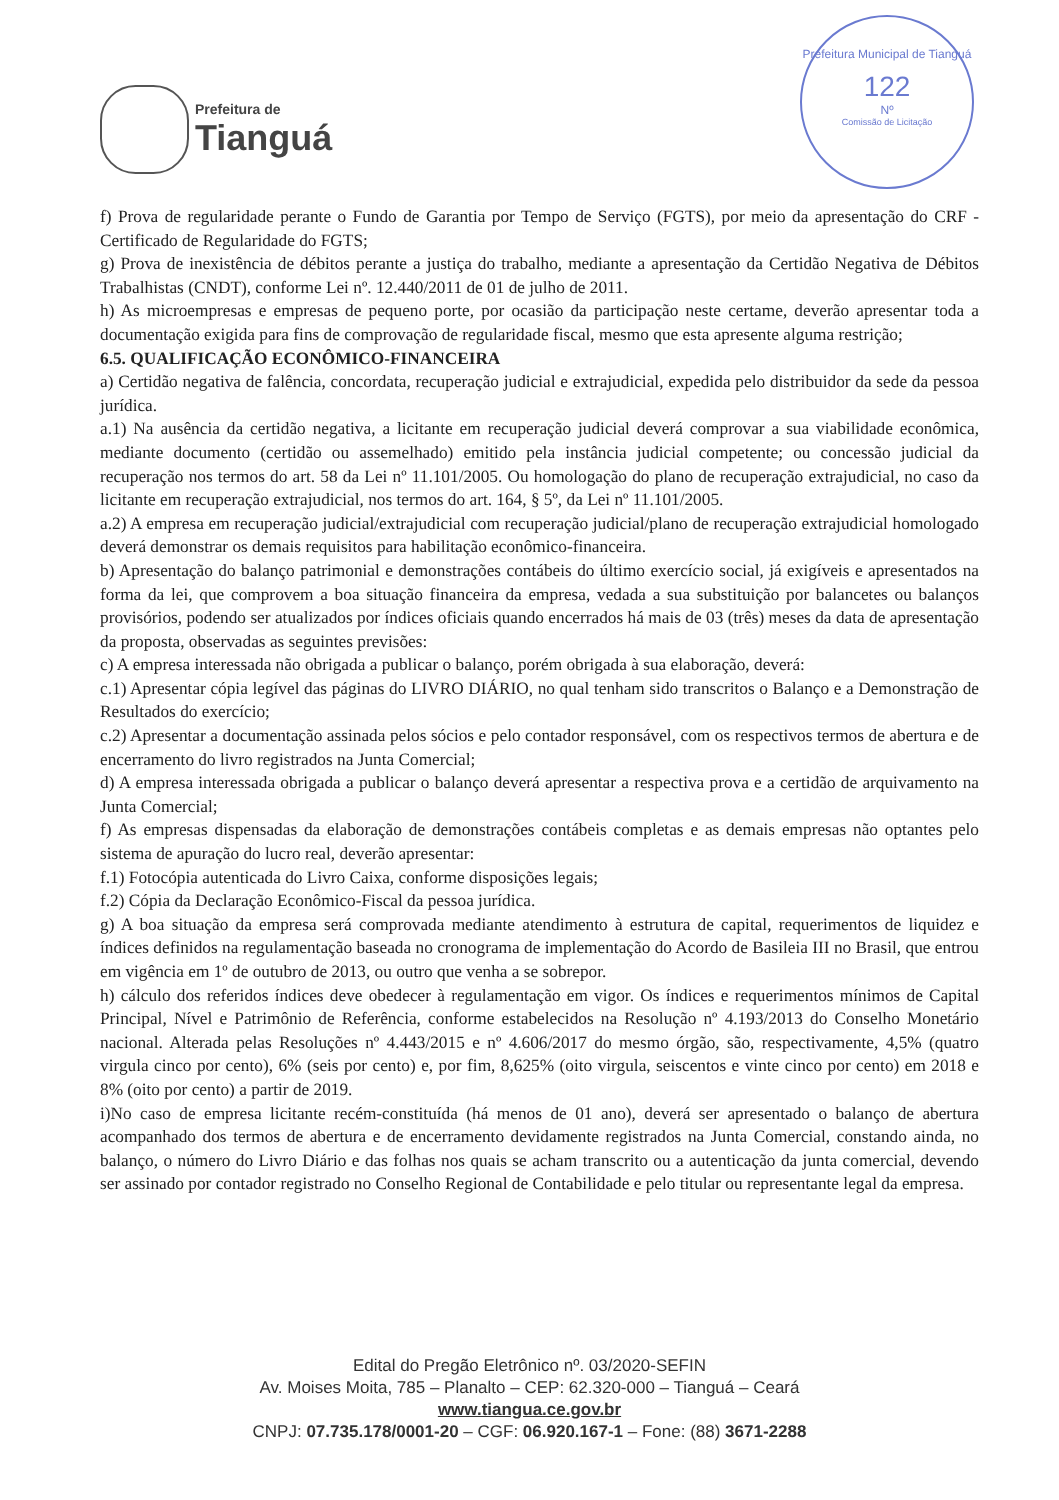Prefeitura de
Tianguá
Prefeitura Municipal de Tianguá
122
Nº
Comissão de Licitação
f) Prova de regularidade perante o Fundo de Garantia por Tempo de Serviço (FGTS), por meio da apresentação do CRF -Certificado de Regularidade do FGTS;
g) Prova de inexistência de débitos perante a justiça do trabalho, mediante a apresentação da Certidão Negativa de Débitos Trabalhistas (CNDT), conforme Lei nº. 12.440/2011 de 01 de julho de 2011.
h) As microempresas e empresas de pequeno porte, por ocasião da participação neste certame, deverão apresentar toda a documentação exigida para fins de comprovação de regularidade fiscal, mesmo que esta apresente alguma restrição;
6.5. QUALIFICAÇÃO ECONÔMICO-FINANCEIRA
a) Certidão negativa de falência, concordata, recuperação judicial e extrajudicial, expedida pelo distribuidor da sede da pessoa jurídica.
a.1) Na ausência da certidão negativa, a licitante em recuperação judicial deverá comprovar a sua viabilidade econômica, mediante documento (certidão ou assemelhado) emitido pela instância judicial competente; ou concessão judicial da recuperação nos termos do art. 58 da Lei nº 11.101/2005. Ou homologação do plano de recuperação extrajudicial, no caso da licitante em recuperação extrajudicial, nos termos do art. 164, § 5º, da Lei nº 11.101/2005.
a.2) A empresa em recuperação judicial/extrajudicial com recuperação judicial/plano de recuperação extrajudicial homologado deverá demonstrar os demais requisitos para habilitação econômico-financeira.
b) Apresentação do balanço patrimonial e demonstrações contábeis do último exercício social, já exigíveis e apresentados na forma da lei, que comprovem a boa situação financeira da empresa, vedada a sua substituição por balancetes ou balanços provisórios, podendo ser atualizados por índices oficiais quando encerrados há mais de 03 (três) meses da data de apresentação da proposta, observadas as seguintes previsões:
c) A empresa interessada não obrigada a publicar o balanço, porém obrigada à sua elaboração, deverá:
c.1) Apresentar cópia legível das páginas do LIVRO DIÁRIO, no qual tenham sido transcritos o Balanço e a Demonstração de Resultados do exercício;
c.2) Apresentar a documentação assinada pelos sócios e pelo contador responsável, com os respectivos termos de abertura e de encerramento do livro registrados na Junta Comercial;
d) A empresa interessada obrigada a publicar o balanço deverá apresentar a respectiva prova e a certidão de arquivamento na Junta Comercial;
f) As empresas dispensadas da elaboração de demonstrações contábeis completas e as demais empresas não optantes pelo sistema de apuração do lucro real, deverão apresentar:
f.1) Fotocópia autenticada do Livro Caixa, conforme disposições legais;
f.2) Cópia da Declaração Econômico-Fiscal da pessoa jurídica.
g) A boa situação da empresa será comprovada mediante atendimento à estrutura de capital, requerimentos de liquidez e índices definidos na regulamentação baseada no cronograma de implementação do Acordo de Basileia III no Brasil, que entrou em vigência em 1º de outubro de 2013, ou outro que venha a se sobrepor.
h) cálculo dos referidos índices deve obedecer à regulamentação em vigor. Os índices e requerimentos mínimos de Capital Principal, Nível e Patrimônio de Referência, conforme estabelecidos na Resolução nº 4.193/2013 do Conselho Monetário nacional. Alterada pelas Resoluções nº 4.443/2015 e nº 4.606/2017 do mesmo órgão, são, respectivamente, 4,5% (quatro virgula cinco por cento), 6% (seis por cento) e, por fim, 8,625% (oito virgula, seiscentos e vinte cinco por cento) em 2018 e 8% (oito por cento) a partir de 2019.
i)No caso de empresa licitante recém-constituída (há menos de 01 ano), deverá ser apresentado o balanço de abertura acompanhado dos termos de abertura e de encerramento devidamente registrados na Junta Comercial, constando ainda, no balanço, o número do Livro Diário e das folhas nos quais se acham transcrito ou a autenticação da junta comercial, devendo ser assinado por contador registrado no Conselho Regional de Contabilidade e pelo titular ou representante legal da empresa.
Edital do Pregão Eletrônico nº. 03/2020-SEFIN
Av. Moises Moita, 785 – Planalto – CEP: 62.320-000 – Tianguá – Ceará
www.tiangua.ce.gov.br
CNPJ: 07.735.178/0001-20 – CGF: 06.920.167-1 – Fone: (88) 3671-2288